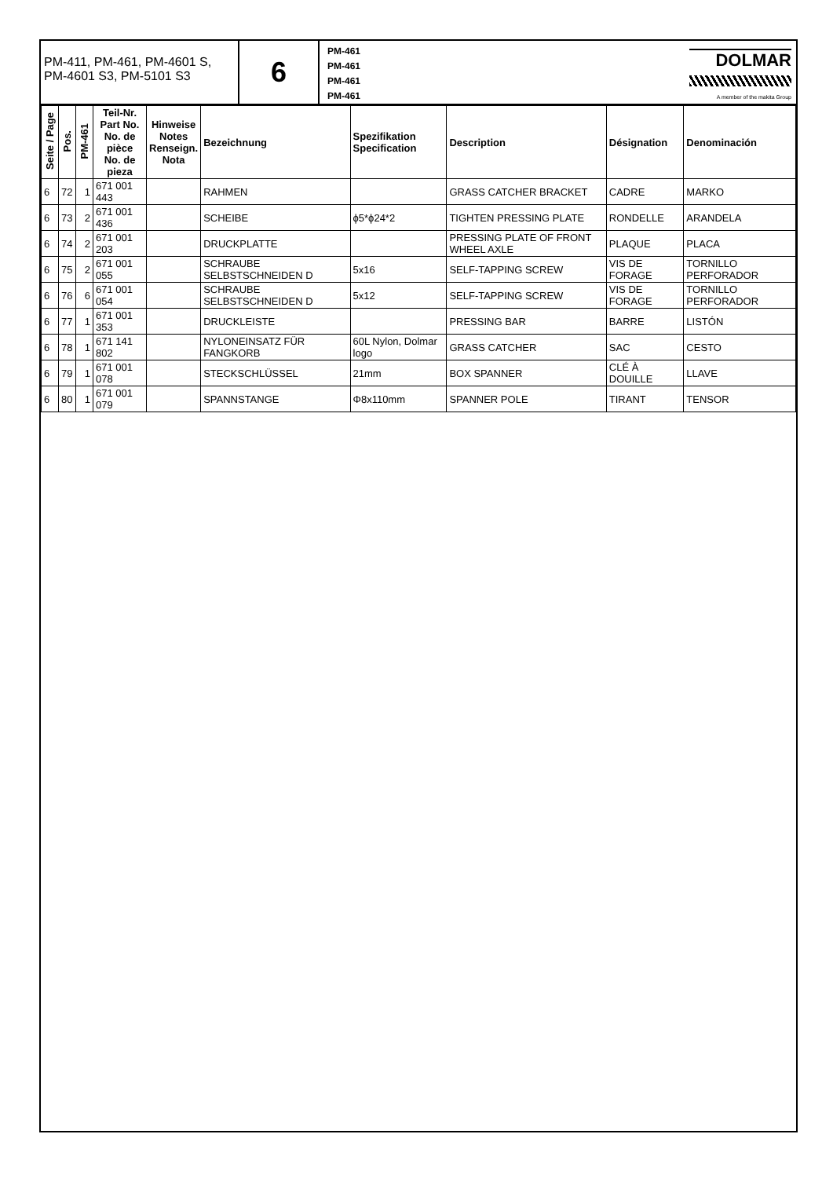PM-411, PM-461, PM-4601 S, PM-4601 S3, PM-5101 S3
6
PM-461
PM-461
PM-461
PM-461
DOLMAR
A member of the makita Group
| Seite / Page | Pos. | PM-461 | Teil-Nr. Part No. No. de pièce No. de pieza | Hinweise Notes Renseign. Nota | Bezeichnung | Spezifikation Specification | Description | Désignation | Denominación |
| --- | --- | --- | --- | --- | --- | --- | --- | --- | --- |
| 6 | 72 | 1 | 671 001 443 | | RAHMEN | | GRASS CATCHER BRACKET | CADRE | MARKO |
| 6 | 73 | 2 | 671 001 436 | | SCHEIBE | ϕ5*ϕ24*2 | TIGHTEN PRESSING PLATE | RONDELLE | ARANDELA |
| 6 | 74 | 2 | 671 001 203 | | DRUCKPLATTE | | PRESSING PLATE OF FRONT WHEEL AXLE | PLAQUE | PLACA |
| 6 | 75 | 2 | 671 001 055 | | SCHRAUBE SELBSTSCHNEIDEN D | 5x16 | SELF-TAPPING SCREW | VIS DE FORAGE | TORNILLO PERFORADOR |
| 6 | 76 | 6 | 671 001 054 | | SCHRAUBE SELBSTSCHNEIDEN D | 5x12 | SELF-TAPPING SCREW | VIS DE FORAGE | TORNILLO PERFORADOR |
| 6 | 77 | 1 | 671 001 353 | | DRUCKLEISTE | | PRESSING BAR | BARRE | LISTÓN |
| 6 | 78 | 1 | 671 141 802 | | NYLONEINSATZ FÜR FANGKORB | 60L Nylon, Dolmar logo | GRASS CATCHER | SAC | CESTO |
| 6 | 79 | 1 | 671 001 078 | | STECKSCHLÜSSEL | 21mm | BOX SPANNER | CLÉ À DOUILLE | LLAVE |
| 6 | 80 | 1 | 671 001 079 | | SPANNSTANGE | Φ8x110mm | SPANNER POLE | TIRANT | TENSOR |